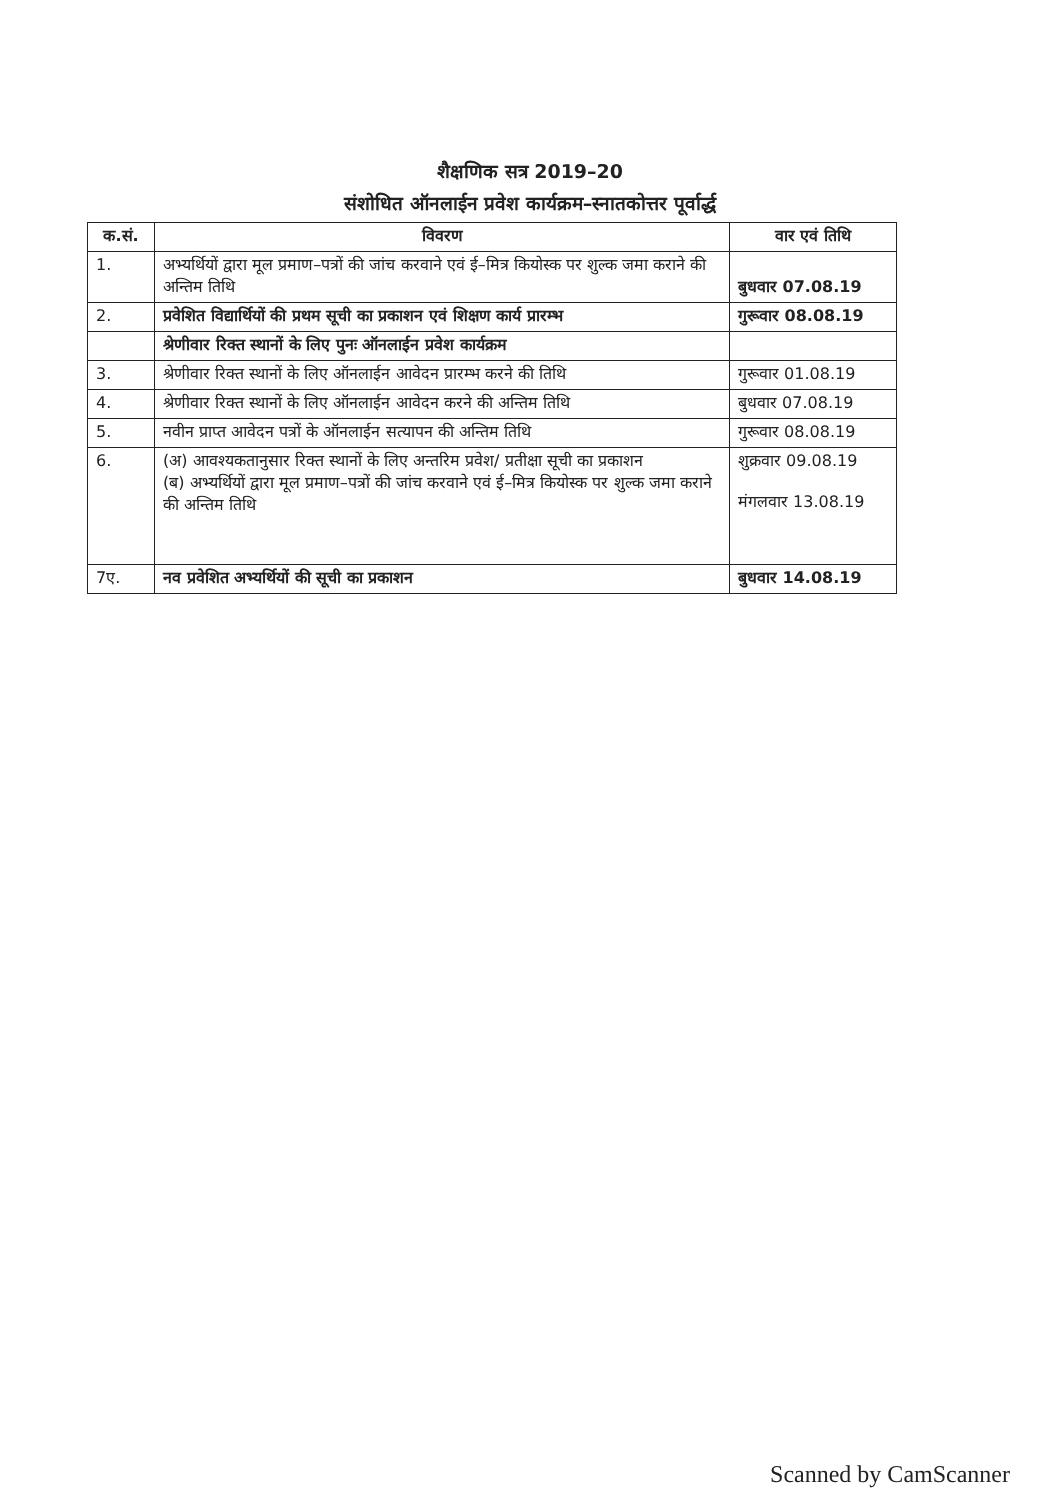शैक्षणिक सत्र 2019–20
संशोधित ऑनलाईन प्रवेश कार्यक्रम–स्नातकोत्तर पूर्वार्द्ध
| क.सं. | विवरण | वार एवं तिथि |
| --- | --- | --- |
| 1. | अभ्यर्थियों द्वारा मूल प्रमाण–पत्रों की जांच करवाने एवं ई–मित्र कियोस्क पर शुल्क जमा कराने की अन्तिम तिथि | बुधवार 07.08.19 |
| 2. | प्रवेशित विद्यार्थियों की प्रथम सूची का प्रकाशन एवं शिक्षण कार्य प्रारम्भ | गुरूवार 08.08.19 |
| | श्रेणीवार रिक्त स्थानों के लिए पुनः ऑनलाईन प्रवेश कार्यक्रम | |
| 3. | श्रेणीवार रिक्त स्थानों के लिए ऑनलाईन आवेदन प्रारम्भ करने की तिथि | गुरूवार 01.08.19 |
| 4. | श्रेणीवार रिक्त स्थानों के लिए ऑनलाईन आवेदन करने की अन्तिम तिथि | बुधवार 07.08.19 |
| 5. | नवीन प्राप्त आवेदन पत्रों के ऑनलाईन सत्यापन की अन्तिम तिथि | गुरूवार 08.08.19 |
| 6. | (अ) आवश्यकतानुसार रिक्त स्थानों के लिए अन्तरिम प्रवेश/ प्रतीक्षा सूची का प्रकाशन (ब) अभ्यर्थियों द्वारा मूल प्रमाण–पत्रों की जांच करवाने एवं ई–मित्र कियोस्क पर शुल्क जमा कराने की अन्तिम तिथि | शुक्रवार 09.08.19 मंगलवार 13.08.19 |
| 7ए. | नव प्रवेशित अभ्यर्थियों की सूची का प्रकाशन | बुधवार 14.08.19 |
Scanned by CamScanner